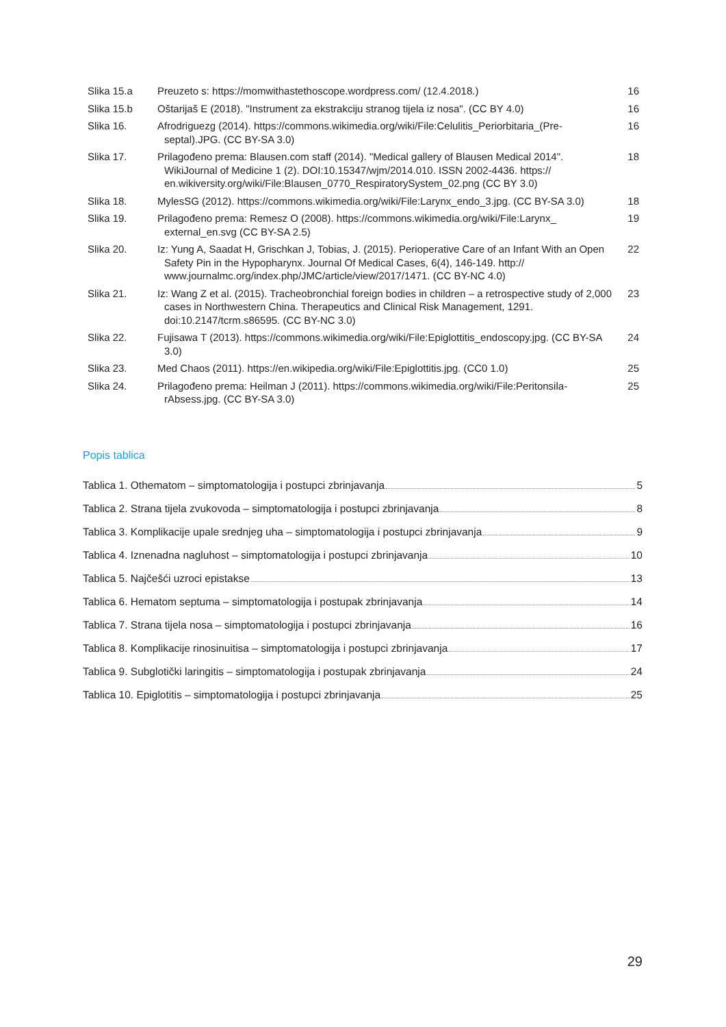| Slika 15.a | Preuzeto s: https://momwithastethoscope.wordpress.com/ (12.4.2018.) | 16 |
| Slika 15.b | Oštarijaš E (2018). "Instrument za ekstrakciju stranog tijela iz nosa". (CC BY 4.0) | 16 |
| Slika 16. | Afrodriguezg (2014). https://commons.wikimedia.org/wiki/File:Celulitis_Periorbitaria_(Pre-septal).JPG. (CC BY-SA 3.0) | 16 |
| Slika 17. | Prilagođeno prema: Blausen.com staff (2014). "Medical gallery of Blausen Medical 2014". WikiJournal of Medicine 1 (2). DOI:10.15347/wjm/2014.010. ISSN 2002-4436. https:// en.wikiversity.org/wiki/File:Blausen_0770_RespiratorySystem_02.png (CC BY 3.0) | 18 |
| Slika 18. | MylesSG (2012). https://commons.wikimedia.org/wiki/File:Larynx_endo_3.jpg. (CC BY-SA 3.0) | 18 |
| Slika 19. | Prilagođeno prema: Remesz O (2008). https://commons.wikimedia.org/wiki/File:Larynx_ external_en.svg (CC BY-SA 2.5) | 19 |
| Slika 20. | Iz: Yung A, Saadat H, Grischkan J, Tobias, J. (2015). Perioperative Care of an Infant With an Open Safety Pin in the Hypopharynx. Journal Of Medical Cases, 6(4), 146-149. http:// www.journalmc.org/index.php/JMC/article/view/2017/1471. (CC BY-NC 4.0) | 22 |
| Slika 21. | Iz: Wang Z et al. (2015). Tracheobronchial foreign bodies in children – a retrospective study of 2,000 cases in Northwestern China. Therapeutics and Clinical Risk Management, 1291. doi:10.2147/tcrm.s86595. (CC BY-NC 3.0) | 23 |
| Slika 22. | Fujisawa T (2013). https://commons.wikimedia.org/wiki/File:Epiglottitis_endoscopy.jpg. (CC BY-SA 3.0) | 24 |
| Slika 23. | Med Chaos (2011). https://en.wikipedia.org/wiki/File:Epiglottitis.jpg. (CC0 1.0) | 25 |
| Slika 24. | Prilagođeno prema: Heilman J (2011). https://commons.wikimedia.org/wiki/File:Peritonsila-rAbsess.jpg. (CC BY-SA 3.0) | 25 |
Popis tablica
Tablica 1. Othematom – simptomatologija i postupci zbrinjavanja 5
Tablica 2. Strana tijela zvukovoda – simptomatologija i postupci zbrinjavanja 8
Tablica 3. Komplikacije upale srednjeg uha – simptomatologija i postupci zbrinjavanja 9
Tablica 4. Iznenadna nagluhost – simptomatologija i postupci zbrinjavanja 10
Tablica 5. Najčešći uzroci epistakse 13
Tablica 6. Hematom septuma – simptomatologija i postupak zbrinjavanja 14
Tablica 7. Strana tijela nosa – simptomatologija i postupci zbrinjavanja 16
Tablica 8. Komplikacije rinosinuitisa – simptomatologija i postupci zbrinjavanja 17
Tablica 9. Subglotički laringitis – simptomatologija i postupak zbrinjavanja 24
Tablica 10. Epiglotitis – simptomatologija i postupci zbrinjavanja 25
29